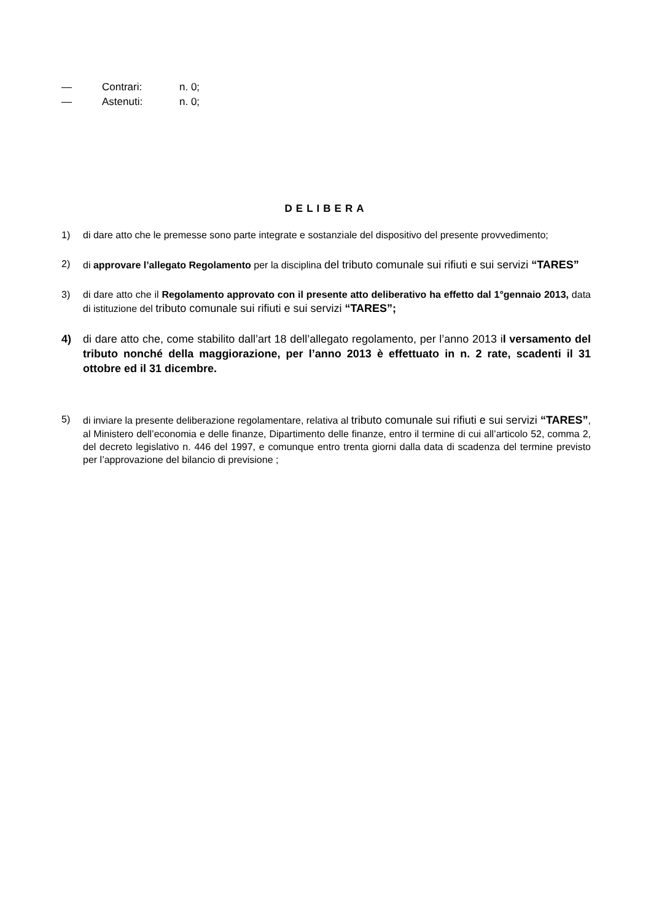— Contrari: n. 0;
— Astenuti: n. 0;
DELIBERA
1) di dare atto che le premesse sono parte integrate e sostanziale del dispositivo del presente provvedimento;
2) di approvare l’allegato Regolamento per la disciplina del tributo comunale sui rifiuti e sui servizi “TARES”
3) di dare atto che il Regolamento approvato con il presente atto deliberativo ha effetto dal 1°gennaio 2013, data di istituzione del tributo comunale sui rifiuti e sui servizi “TARES”;
4) di dare atto che, come stabilito dall’art 18 dell’allegato regolamento, per l’anno 2013 il versamento del tributo nonché della maggiorazione, per l’anno 2013 è effettuato in n. 2 rate, scadenti il 31 ottobre ed il 31 dicembre.
5) di inviare la presente deliberazione regolamentare, relativa al tributo comunale sui rifiuti e sui servizi “TARES”, al Ministero dell’economia e delle finanze, Dipartimento delle finanze, entro il termine di cui all’articolo 52, comma 2, del decreto legislativo n. 446 del 1997, e comunque entro trenta giorni dalla data di scadenza del termine previsto per l’approvazione del bilancio di previsione ;